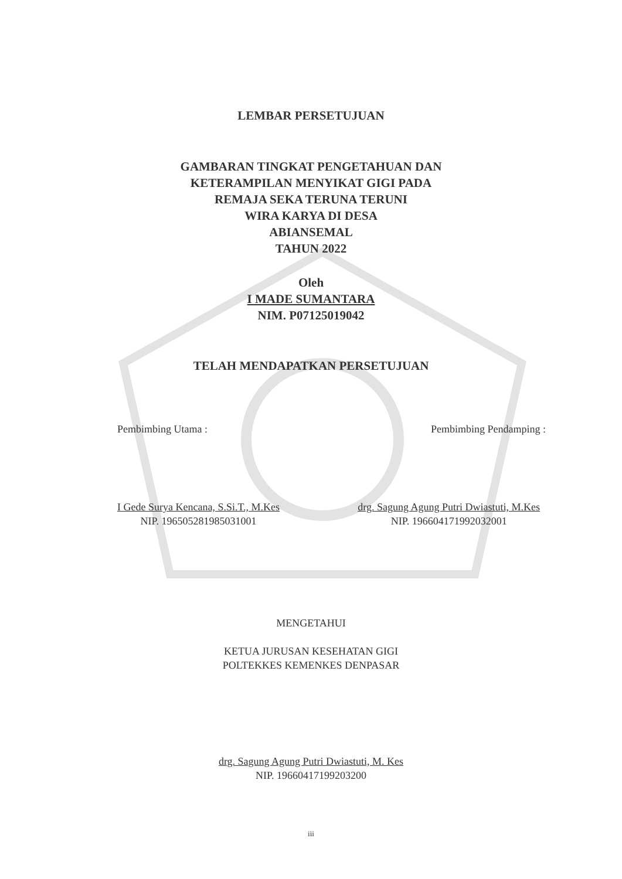LEMBAR PERSETUJUAN
GAMBARAN TINGKAT PENGETAHUAN DAN
KETERAMPILAN MENYIKAT GIGI PADA
REMAJA SEKA TERUNA TERUNI
WIRA KARYA DI DESA
ABIANSEMAL
TAHUN 2022
Oleh
I MADE SUMANTARA
NIM. P07125019042
TELAH MENDAPATKAN PERSETUJUAN
Pembimbing Utama : Pembimbing Pendamping :
I Gede Surya Kencana, S.Si.T., M.Kes
NIP. 196505281985031001
drg. Sagung Agung Putri Dwiastuti, M.Kes
NIP. 196604171992032001
MENGETAHUI
KETUA JURUSAN KESEHATAN GIGI
POLTEKKES KEMENKES DENPASAR
drg. Sagung Agung Putri Dwiastuti, M. Kes
NIP. 19660417199203200
iii